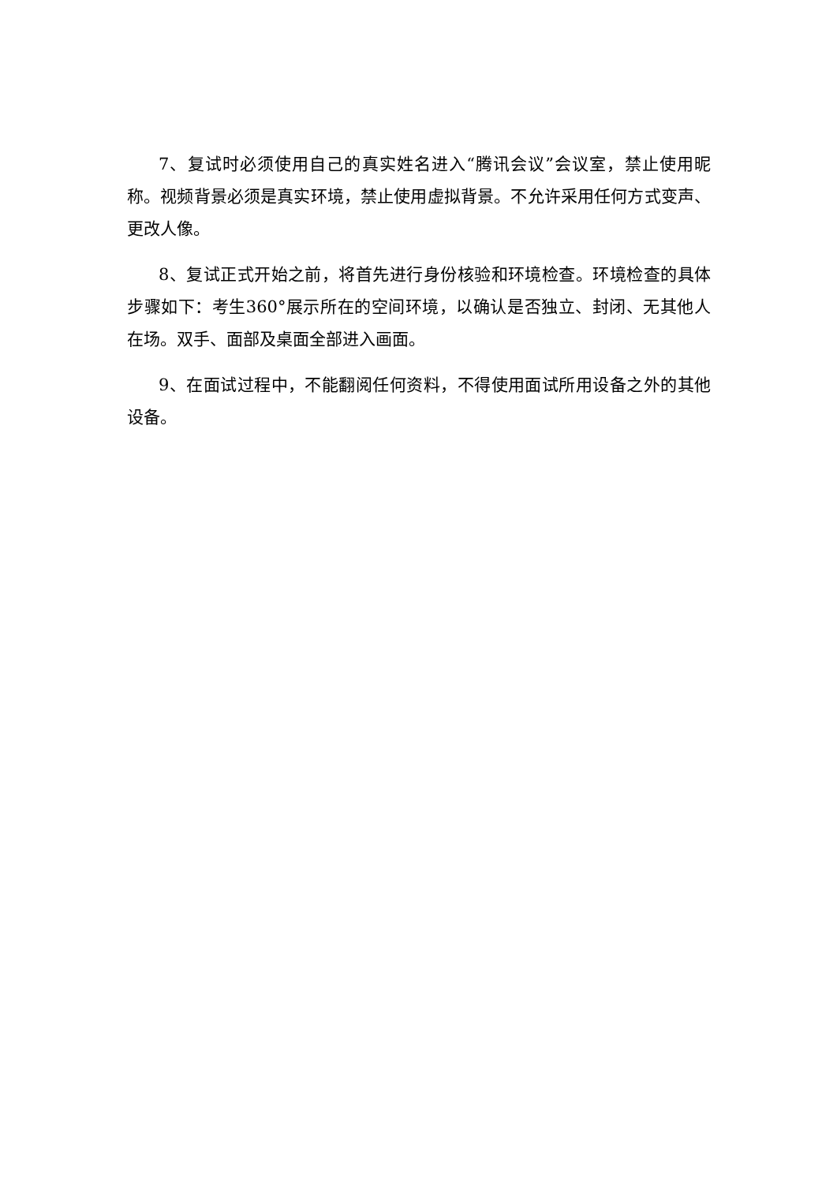7、复试时必须使用自己的真实姓名进入“腾讯会议”会议室，禁止使用昵称。视频背景必须是真实环境，禁止使用虚拟背景。不允许采用任何方式变声、更改人像。
8、复试正式开始之前，将首先进行身份核验和环境检查。环境检查的具体步骤如下：考生360°展示所在的空间环境，以确认是否独立、封闭、无其他人在场。双手、面部及桌面全部进入画面。
9、在面试过程中，不能翻阅任何资料，不得使用面试所用设备之外的其他设备。